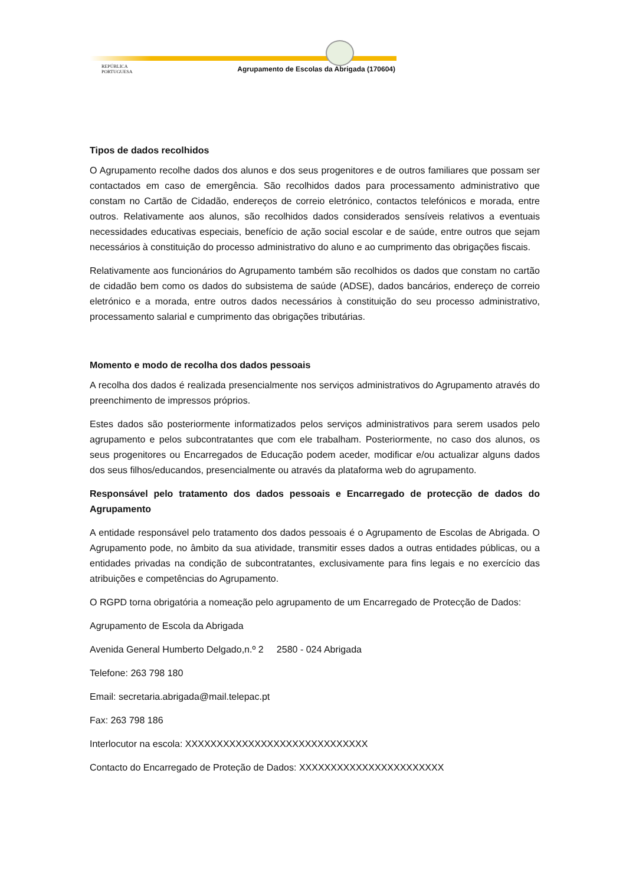REPÚBLICA
PORTUGUESA
Agrupamento de Escolas da Abrigada (170604)
Tipos de dados recolhidos
O Agrupamento recolhe dados dos alunos e dos seus progenitores e de outros familiares que possam ser contactados em caso de emergência. São recolhidos dados para processamento administrativo que constam no Cartão de Cidadão, endereços de correio eletrónico, contactos telefónicos e morada, entre outros. Relativamente aos alunos, são recolhidos dados considerados sensíveis relativos a eventuais necessidades educativas especiais, benefício de ação social escolar e de saúde, entre outros que sejam necessários à constituição do processo administrativo do aluno e ao cumprimento das obrigações fiscais.
Relativamente aos funcionários do Agrupamento também são recolhidos os dados que constam no cartão de cidadão bem como os dados do subsistema de saúde (ADSE), dados bancários, endereço de correio eletrónico e a morada, entre outros dados necessários à constituição do seu processo administrativo, processamento salarial e cumprimento das obrigações tributárias.
Momento e modo de recolha dos dados pessoais
A recolha dos dados é realizada presencialmente nos serviços administrativos do Agrupamento através do preenchimento de impressos próprios.
Estes dados são posteriormente informatizados pelos serviços administrativos para serem usados pelo agrupamento e pelos subcontratantes que com ele trabalham. Posteriormente, no caso dos alunos, os seus progenitores ou Encarregados de Educação podem aceder, modificar e/ou actualizar alguns dados dos seus filhos/educandos, presencialmente ou através da plataforma web do agrupamento.
Responsável pelo tratamento dos dados pessoais e Encarregado de protecção de dados do Agrupamento
A entidade responsável pelo tratamento dos dados pessoais é o Agrupamento de Escolas de Abrigada. O Agrupamento pode, no âmbito da sua atividade, transmitir esses dados a outras entidades públicas, ou a entidades privadas na condição de subcontratantes, exclusivamente para fins legais e no exercício das atribuições e competências do Agrupamento.
O RGPD torna obrigatória a nomeação pelo agrupamento de um Encarregado de Protecção de Dados:
Agrupamento de Escola da Abrigada
Avenida General Humberto Delgado,n.º 2 2580 - 024 Abrigada
Telefone: 263 798 180
Email: secretaria.abrigada@mail.telepac.pt
Fax: 263 798 186
Interlocutor na escola: XXXXXXXXXXXXXXXXXXXXXXXXXXXXX
Contacto do Encarregado de Proteção de Dados: XXXXXXXXXXXXXXXXXXXXXXX